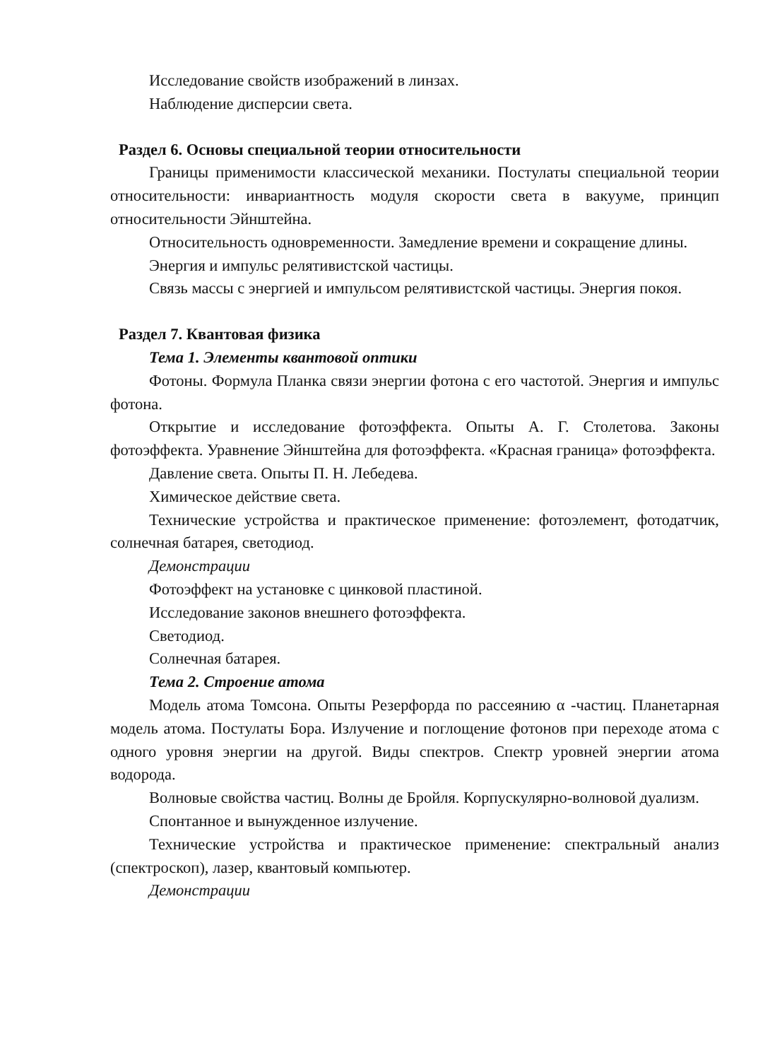Исследование свойств изображений в линзах.
Наблюдение дисперсии света.
Раздел 6. Основы специальной теории относительности
Границы применимости классической механики. Постулаты специальной теории относительности: инвариантность модуля скорости света в вакууме, принцип относительности Эйнштейна.
Относительность одновременности. Замедление времени и сокращение длины.
Энергия и импульс релятивистской частицы.
Связь массы с энергией и импульсом релятивистской частицы. Энергия покоя.
Раздел 7. Квантовая физика
Тема 1. Элементы квантовой оптики
Фотоны. Формула Планка связи энергии фотона с его частотой. Энергия и импульс фотона.
Открытие и исследование фотоэффекта. Опыты А. Г. Столетова. Законы фотоэффекта. Уравнение Эйнштейна для фотоэффекта. «Красная граница» фотоэффекта.
Давление света. Опыты П. Н. Лебедева.
Химическое действие света.
Технические устройства и практическое применение: фотоэлемент, фотодатчик, солнечная батарея, светодиод.
Демонстрации
Фотоэффект на установке с цинковой пластиной.
Исследование законов внешнего фотоэффекта.
Светодиод.
Солнечная батарея.
Тема 2. Строение атома
Модель атома Томсона. Опыты Резерфорда по рассеянию α -частиц. Планетарная модель атома. Постулаты Бора. Излучение и поглощение фотонов при переходе атома с одного уровня энергии на другой. Виды спектров. Спектр уровней энергии атома водорода.
Волновые свойства частиц. Волны де Бройля. Корпускулярно-волновой дуализм.
Спонтанное и вынужденное излучение.
Технические устройства и практическое применение: спектральный анализ (спектроскоп), лазер, квантовый компьютер.
Демонстрации